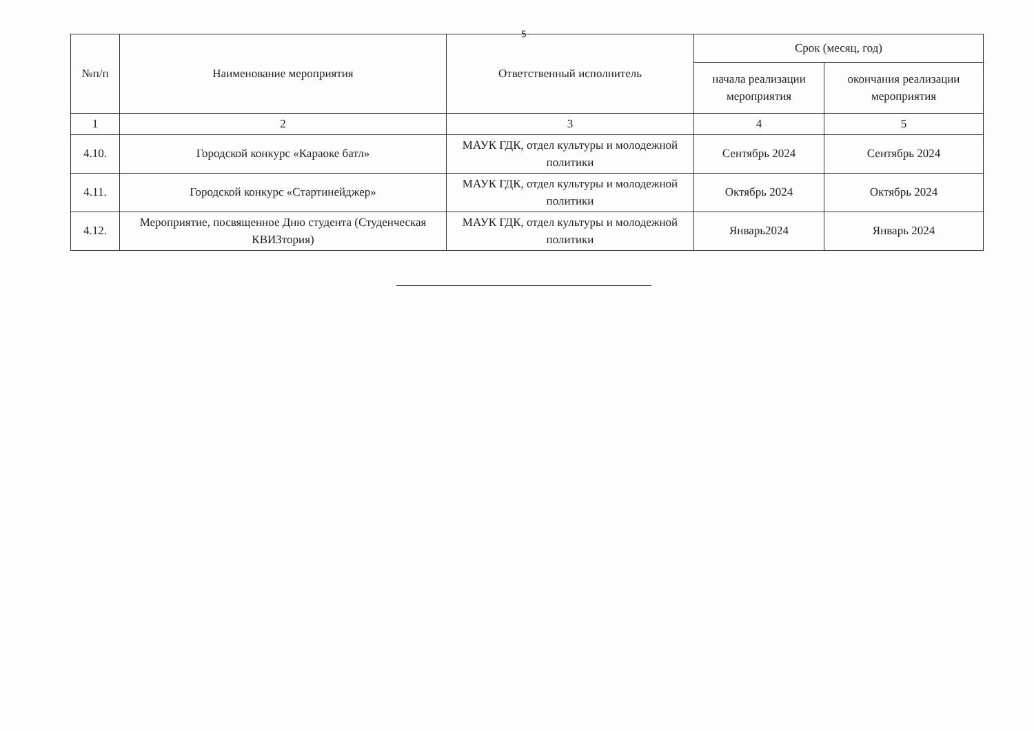5
| №п/п | Наименование мероприятия | Ответственный исполнитель | Срок (месяц, год) | |
| --- | --- | --- | --- | --- |
| | | | начала реализации мероприятия | окончания реализации мероприятия |
| 1 | 2 | 3 | 4 | 5 |
| 4.10. | Городской конкурс «Караоке батл» | МАУК ГДК, отдел культуры и молодежной политики | Сентябрь 2024 | Сентябрь 2024 |
| 4.11. | Городской конкурс «Стартинейджер» | МАУК ГДК, отдел культуры и молодежной политики | Октябрь 2024 | Октябрь 2024 |
| 4.12. | Мероприятие, посвященное Дню студента (Студенческая КВИЗтория) | МАУК ГДК, отдел культуры и молодежной политики | Январь2024 | Январь 2024 |